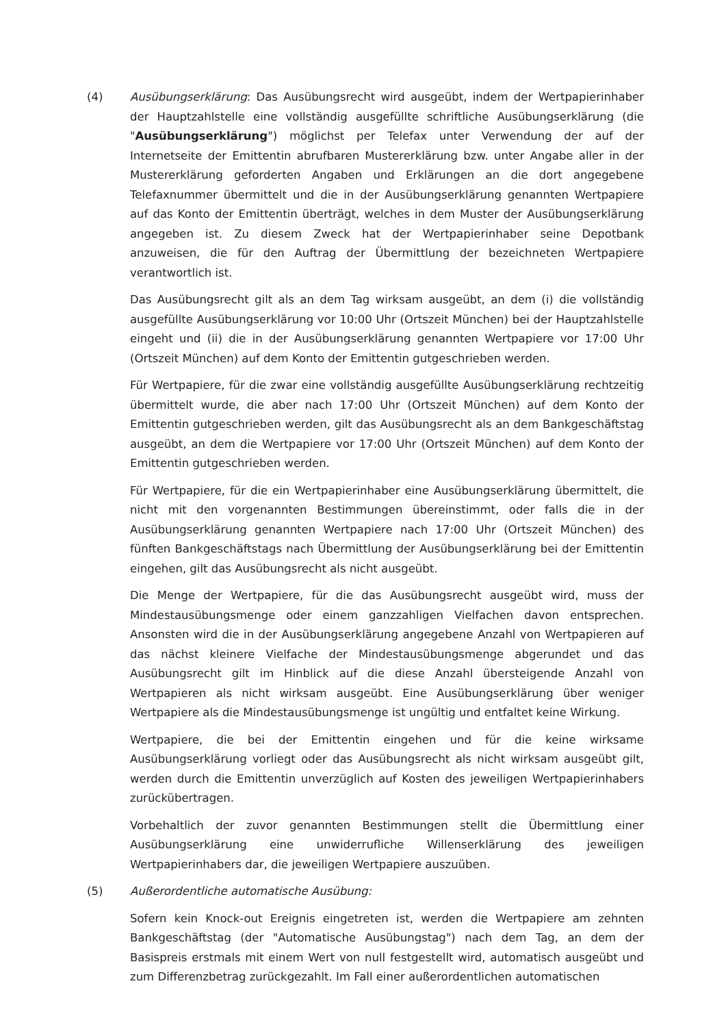(4) Ausübungserklärung: Das Ausübungsrecht wird ausgeübt, indem der Wertpapierinhaber der Hauptzahlstelle eine vollständig ausgefüllte schriftliche Ausübungserklärung (die "Ausübungserklärung") möglichst per Telefax unter Verwendung der auf der Internetseite der Emittentin abrufbaren Mustererklärung bzw. unter Angabe aller in der Mustererklärung geforderten Angaben und Erklärungen an die dort angegebene Telefaxnummer übermittelt und die in der Ausübungserklärung genannten Wertpapiere auf das Konto der Emittentin überträgt, welches in dem Muster der Ausübungserklärung angegeben ist. Zu diesem Zweck hat der Wertpapierinhaber seine Depotbank anzuweisen, die für den Auftrag der Übermittlung der bezeichneten Wertpapiere verantwortlich ist.
Das Ausübungsrecht gilt als an dem Tag wirksam ausgeübt, an dem (i) die vollständig ausgefüllte Ausübungserklärung vor 10:00 Uhr (Ortszeit München) bei der Hauptzahlstelle eingeht und (ii) die in der Ausübungserklärung genannten Wertpapiere vor 17:00 Uhr (Ortszeit München) auf dem Konto der Emittentin gutgeschrieben werden.
Für Wertpapiere, für die zwar eine vollständig ausgefüllte Ausübungserklärung rechtzeitig übermittelt wurde, die aber nach 17:00 Uhr (Ortszeit München) auf dem Konto der Emittentin gutgeschrieben werden, gilt das Ausübungsrecht als an dem Bankgeschäftstag ausgeübt, an dem die Wertpapiere vor 17:00 Uhr (Ortszeit München) auf dem Konto der Emittentin gutgeschrieben werden.
Für Wertpapiere, für die ein Wertpapierinhaber eine Ausübungserklärung übermittelt, die nicht mit den vorgenannten Bestimmungen übereinstimmt, oder falls die in der Ausübungserklärung genannten Wertpapiere nach 17:00 Uhr (Ortszeit München) des fünften Bankgeschäftstags nach Übermittlung der Ausübungserklärung bei der Emittentin eingehen, gilt das Ausübungsrecht als nicht ausgeübt.
Die Menge der Wertpapiere, für die das Ausübungsrecht ausgeübt wird, muss der Mindestausübungsmenge oder einem ganzzahligen Vielfachen davon entsprechen. Ansonsten wird die in der Ausübungserklärung angegebene Anzahl von Wertpapieren auf das nächst kleinere Vielfache der Mindestausübungsmenge abgerundet und das Ausübungsrecht gilt im Hinblick auf die diese Anzahl übersteigende Anzahl von Wertpapieren als nicht wirksam ausgeübt. Eine Ausübungserklärung über weniger Wertpapiere als die Mindestausübungsmenge ist ungültig und entfaltet keine Wirkung.
Wertpapiere, die bei der Emittentin eingehen und für die keine wirksame Ausübungserklärung vorliegt oder das Ausübungsrecht als nicht wirksam ausgeübt gilt, werden durch die Emittentin unverzüglich auf Kosten des jeweiligen Wertpapierinhabers zurückübertragen.
Vorbehaltlich der zuvor genannten Bestimmungen stellt die Übermittlung einer Ausübungserklärung eine unwiderrufliche Willenserklärung des jeweiligen Wertpapierinhabers dar, die jeweiligen Wertpapiere auszuüben.
(5) Außerordentliche automatische Ausübung:
Sofern kein Knock-out Ereignis eingetreten ist, werden die Wertpapiere am zehnten Bankgeschäftstag (der "Automatische Ausübungstag") nach dem Tag, an dem der Basispreis erstmals mit einem Wert von null festgestellt wird, automatisch ausgeübt und zum Differenzbetrag zurückgezahlt. Im Fall einer außerordentlichen automatischen